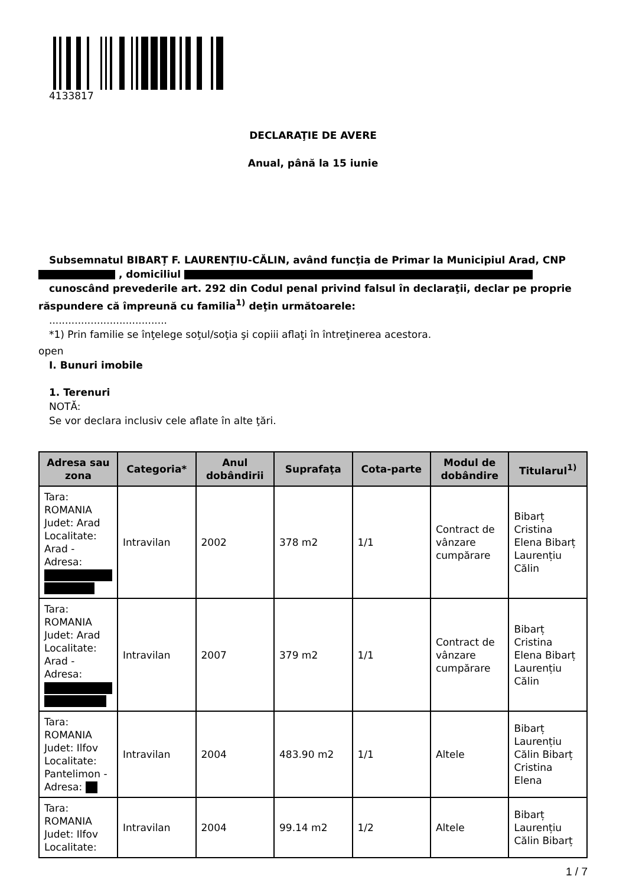4133817
DECLARAŢIE DE AVERE
Anual, până la 15 iunie
Subsemnatul BIBARȚ F. LAURENȚIU-CĂLIN, având funcţia de Primar la Municipiul Arad, CNP
, domiciliul
cunoscând prevederile art. 292 din Codul penal privind falsul în declaraţii, declar pe proprie
răspundere că împreună cu familia<sup>1)</sup> deţin următoarele:
.....................................
*1) Prin familie se înţelege soţul/soţia şi copiii aflaţi în întreţinerea acestora.
open
I. Bunuri imobile
1. Terenuri
NOTĂ:
Se vor declara inclusiv cele aflate în alte ţări.
| Adresa sau zona | Categoria* | Anul dobândirii | Suprafaţa | Cota-parte | Modul de dobândire | Titularul<sup>1)</sup> |
| --- | --- | --- | --- | --- | --- | --- |
| Tara: ROMANIA Judet: Arad Localitate: Arad - Adresa: | Intravilan | 2002 | 378 m2 | 1/1 | Contract de vânzare cumpărare | Bibarț Cristina Elena Bibarț Laurențiu Călin |
| Tara: ROMANIA Judet: Arad Localitate: Arad - Adresa: | Intravilan | 2007 | 379 m2 | 1/1 | Contract de vânzare cumpărare | Bibarț Cristina Elena Bibarț Laurențiu Călin |
| Tara: ROMANIA Judet: Ilfov Localitate: Pantelimon - Adresa: | Intravilan | 2004 | 483.90 m2 | 1/1 | Altele | Bibarț Laurențiu Călin Bibarț Cristina Elena |
| Tara: ROMANIA Judet: Ilfov Localitate: | Intravilan | 2004 | 99.14 m2 | 1/2 | Altele | Bibarț Laurențiu Călin Bibarț |
1 / 7